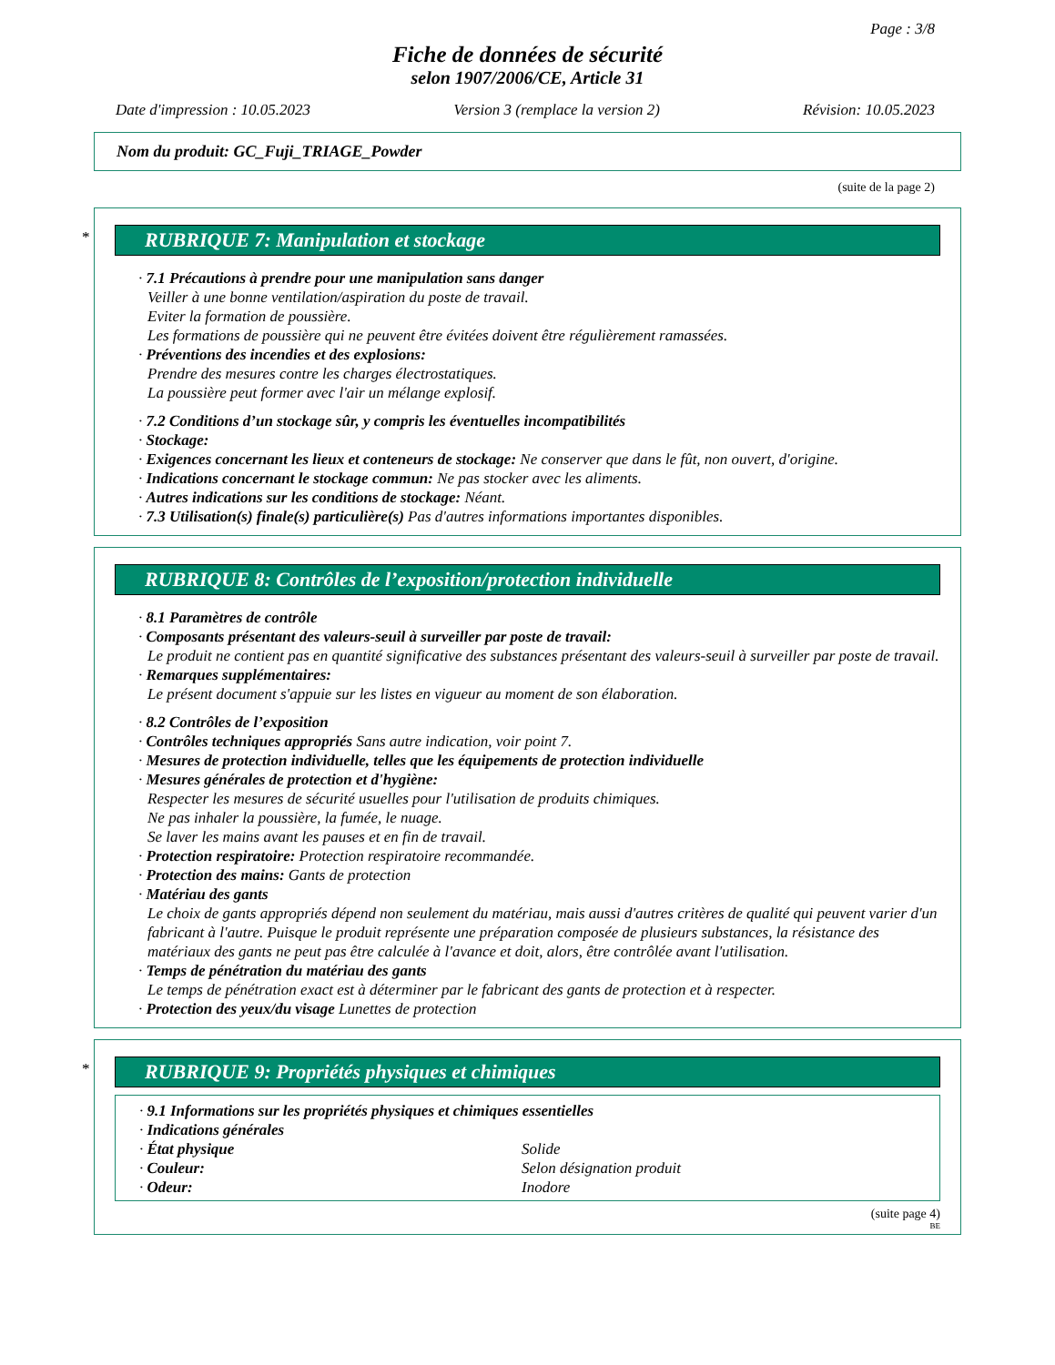Page : 3/8
Fiche de données de sécurité
selon 1907/2006/CE, Article 31
Date d'impression : 10.05.2023 Version 3 (remplace la version 2) Révision: 10.05.2023
Nom du produit: GC_Fuji_TRIAGE_Powder
(suite de la page 2)
*
RUBRIQUE 7: Manipulation et stockage
· 7.1 Précautions à prendre pour une manipulation sans danger
Veiller à une bonne ventilation/aspiration du poste de travail.
Eviter la formation de poussière.
Les formations de poussière qui ne peuvent être évitées doivent être régulièrement ramassées.
· Préventions des incendies et des explosions:
Prendre des mesures contre les charges électrostatiques.
La poussière peut former avec l'air un mélange explosif.
· 7.2 Conditions d’un stockage sûr, y compris les éventuelles incompatibilités
· Stockage:
· Exigences concernant les lieux et conteneurs de stockage: Ne conserver que dans le fût, non ouvert, d'origine.
· Indications concernant le stockage commun: Ne pas stocker avec les aliments.
· Autres indications sur les conditions de stockage: Néant.
· 7.3 Utilisation(s) finale(s) particulière(s) Pas d'autres informations importantes disponibles.
RUBRIQUE 8: Contrôles de l’exposition/protection individuelle
· 8.1 Paramètres de contrôle
· Composants présentant des valeurs-seuil à surveiller par poste de travail:
Le produit ne contient pas en quantité significative des substances présentant des valeurs-seuil à surveiller par poste de travail.
· Remarques supplémentaires:
Le présent document s'appuie sur les listes en vigueur au moment de son élaboration.
· 8.2 Contrôles de l’exposition
· Contrôles techniques appropriés Sans autre indication, voir point 7.
· Mesures de protection individuelle, telles que les équipements de protection individuelle
· Mesures générales de protection et d'hygiène:
Respecter les mesures de sécurité usuelles pour l'utilisation de produits chimiques.
Ne pas inhaler la poussière, la fumée, le nuage.
Se laver les mains avant les pauses et en fin de travail.
· Protection respiratoire: Protection respiratoire recommandée.
· Protection des mains: Gants de protection
· Matériau des gants
Le choix de gants appropriés dépend non seulement du matériau, mais aussi d'autres critères de qualité qui peuvent varier d'un fabricant à l'autre. Puisque le produit représente une préparation composée de plusieurs substances, la résistance des matériaux des gants ne peut pas être calculée à l'avance et doit, alors, être contrôlée avant l'utilisation.
· Temps de pénétration du matériau des gants
Le temps de pénétration exact est à déterminer par le fabricant des gants de protection et à respecter.
· Protection des yeux/du visage Lunettes de protection
*
RUBRIQUE 9: Propriétés physiques et chimiques
· 9.1 Informations sur les propriétés physiques et chimiques essentielles
· Indications générales
| · État physique | Solide |
| · Couleur: | Selon désignation produit |
| · Odeur: | Inodore |
(suite page 4)
BE